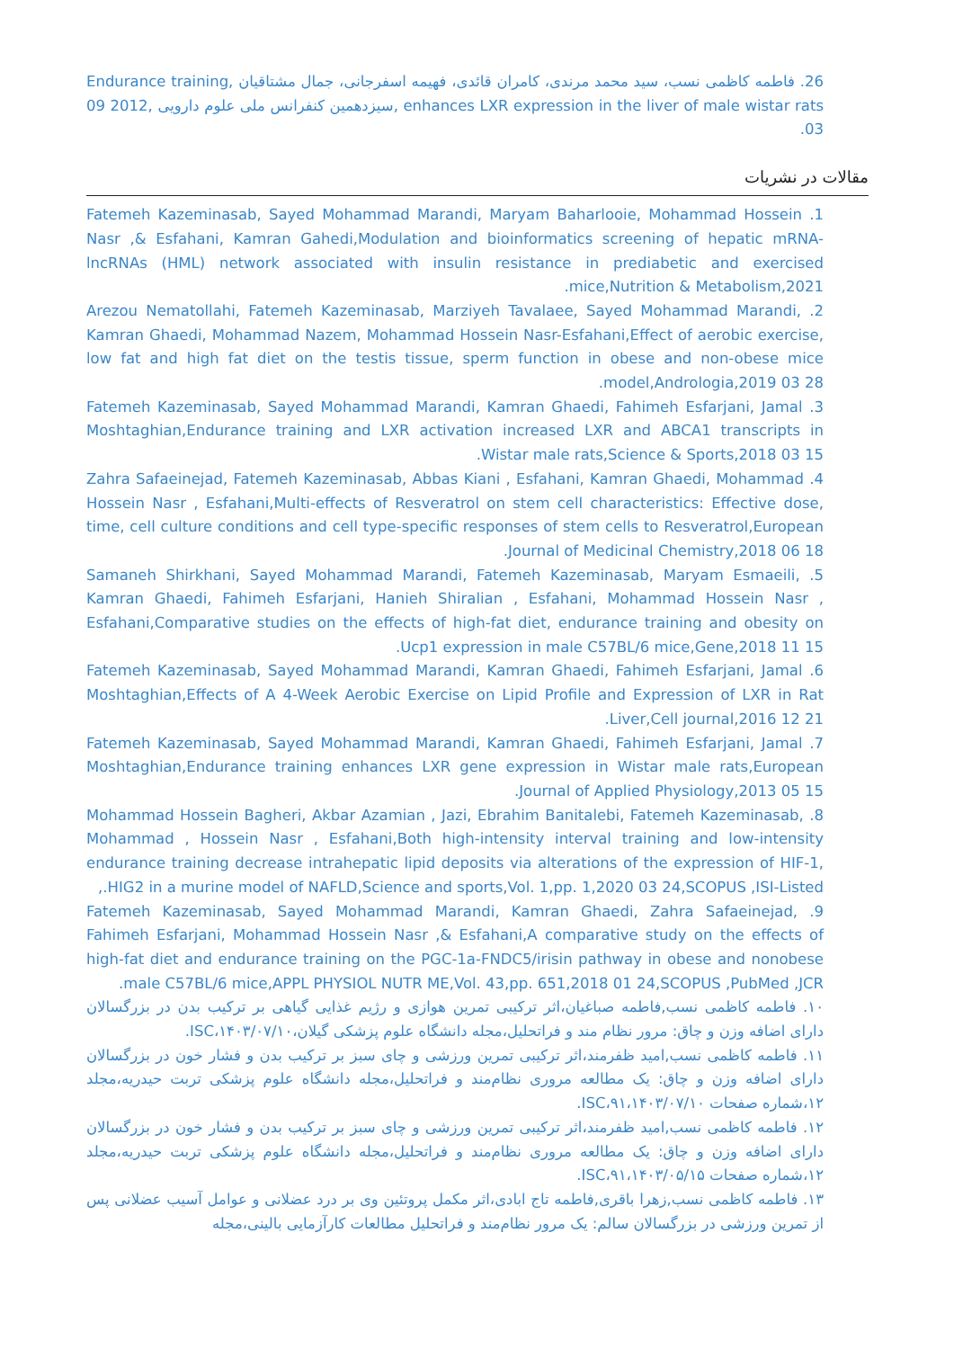26. فاطمه کاظمی نسب، سید محمد مرندی، کامران قائدی، فهیمه اسفرجانی، جمال مشتاقیان ,Endurance training enhances LXR expression in the liver of male wistar rats ,سیزدهمین کنفرانس ملی علوم دارویی ,2012 09 03.
مقالات در نشریات
1. Fatemeh Kazeminasab, Sayed Mohammad Marandi, Maryam Baharlooie, Mohammad Hossein Nasr ,& Esfahani, Kamran Gahedi,Modulation and bioinformatics screening of hepatic mRNA-lncRNAs (HML) network associated with insulin resistance in prediabetic and exercised mice,Nutrition & Metabolism,2021.
2. Arezou Nematollahi, Fatemeh Kazeminasab, Marziyeh Tavalaee, Sayed Mohammad Marandi, Kamran Ghaedi, Mohammad Nazem, Mohammad Hossein Nasr-Esfahani,Effect of aerobic exercise, low fat and high fat diet on the testis tissue, sperm function in obese and non-obese mice model,Andrologia,2019 03 28.
3. Fatemeh Kazeminasab, Sayed Mohammad Marandi, Kamran Ghaedi, Fahimeh Esfarjani, Jamal Moshtaghian,Endurance training and LXR activation increased LXR and ABCA1 transcripts in Wistar male rats,Science & Sports,2018 03 15.
4. Zahra Safaeinejad, Fatemeh Kazeminasab, Abbas Kiani , Esfahani, Kamran Ghaedi, Mohammad Hossein Nasr , Esfahani,Multi-effects of Resveratrol on stem cell characteristics: Effective dose, time, cell culture conditions and cell type-specific responses of stem cells to Resveratrol,European Journal of Medicinal Chemistry,2018 06 18.
5. Samaneh Shirkhani, Sayed Mohammad Marandi, Fatemeh Kazeminasab, Maryam Esmaeili, Kamran Ghaedi, Fahimeh Esfarjani, Hanieh Shiralian , Esfahani, Mohammad Hossein Nasr , Esfahani,Comparative studies on the effects of high-fat diet, endurance training and obesity on Ucp1 expression in male C57BL/6 mice,Gene,2018 11 15.
6. Fatemeh Kazeminasab, Sayed Mohammad Marandi, Kamran Ghaedi, Fahimeh Esfarjani, Jamal Moshtaghian,Effects of A 4-Week Aerobic Exercise on Lipid Profile and Expression of LXR in Rat Liver,Cell journal,2016 12 21.
7. Fatemeh Kazeminasab, Sayed Mohammad Marandi, Kamran Ghaedi, Fahimeh Esfarjani, Jamal Moshtaghian,Endurance training enhances LXR gene expression in Wistar male rats,European Journal of Applied Physiology,2013 05 15.
8. Mohammad Hossein Bagheri, Akbar Azamian , Jazi, Ebrahim Banitalebi, Fatemeh Kazeminasab, Mohammad , Hossein Nasr , Esfahani,Both high-intensity interval training and low-intensity endurance training decrease intrahepatic lipid deposits via alterations of the expression of HIF-1, HIG2 in a murine model of NAFLD,Science and sports,Vol. 1,pp. 1,2020 03 24,SCOPUS ,ISI-Listed.,
9. Fatemeh Kazeminasab, Sayed Mohammad Marandi, Kamran Ghaedi, Zahra Safaeinejad, Fahimeh Esfarjani, Mohammad Hossein Nasr ,& Esfahani,A comparative study on the effects of high-fat diet and endurance training on the PGC-1a-FNDC5/irisin pathway in obese and nonobese male C57BL/6 mice,APPL PHYSIOL NUTR ME,Vol. 43,pp. 651,2018 01 24,SCOPUS ,PubMed ,JCR.
۱۰. فاطمه کاظمی نسب,فاطمه صباغیان،اثر ترکیبی تمرین هوازی و رژیم غذایی گیاهی بر ترکیب بدن در بزرگسالان دارای اضافه وزن و چاق: مرور نظام مند و فراتحلیل،مجله دانشگاه علوم پزشکی گیلان،۱۴۰۳/۰۷/۱۰،ISC.
۱۱. فاطمه کاظمی نسب,امید ظفرمند،اثر ترکیبی تمرین ورزشی و چای سبز بر ترکیب بدن و فشار خون در بزرگسالان دارای اضافه وزن و چاق: یک مطالعه مروری نظام‌مند و فراتحلیل،مجله دانشگاه علوم پزشکی تربت حیدریه،مجلد ۱۲،شماره صفحات ۹۱،۱۴۰۳/۰۷/۱۰،ISC.
۱۲. فاطمه کاظمی نسب,امید ظفرمند،اثر ترکیبی تمرین ورزشی و چای سبز بر ترکیب بدن و فشار خون در بزرگسالان دارای اضافه وزن و چاق: یک مطالعه مروری نظام‌مند و فراتحلیل،مجله دانشگاه علوم پزشکی تربت حیدریه،مجلد ۱۲،شماره صفحات ۹۱،۱۴۰۳/۰۵/۱۵،ISC.
۱۳. فاطمه کاظمی نسب,زهرا باقری,فاطمه تاج ابادی،اثر مکمل پروتئین وی بر درد عضلانی و عوامل آسیب عضلانی پس از تمرین ورزشی در بزرگسالان سالم: یک مرور نظام‌مند و فراتحلیل مطالعات کارآزمایی بالینی،مجله